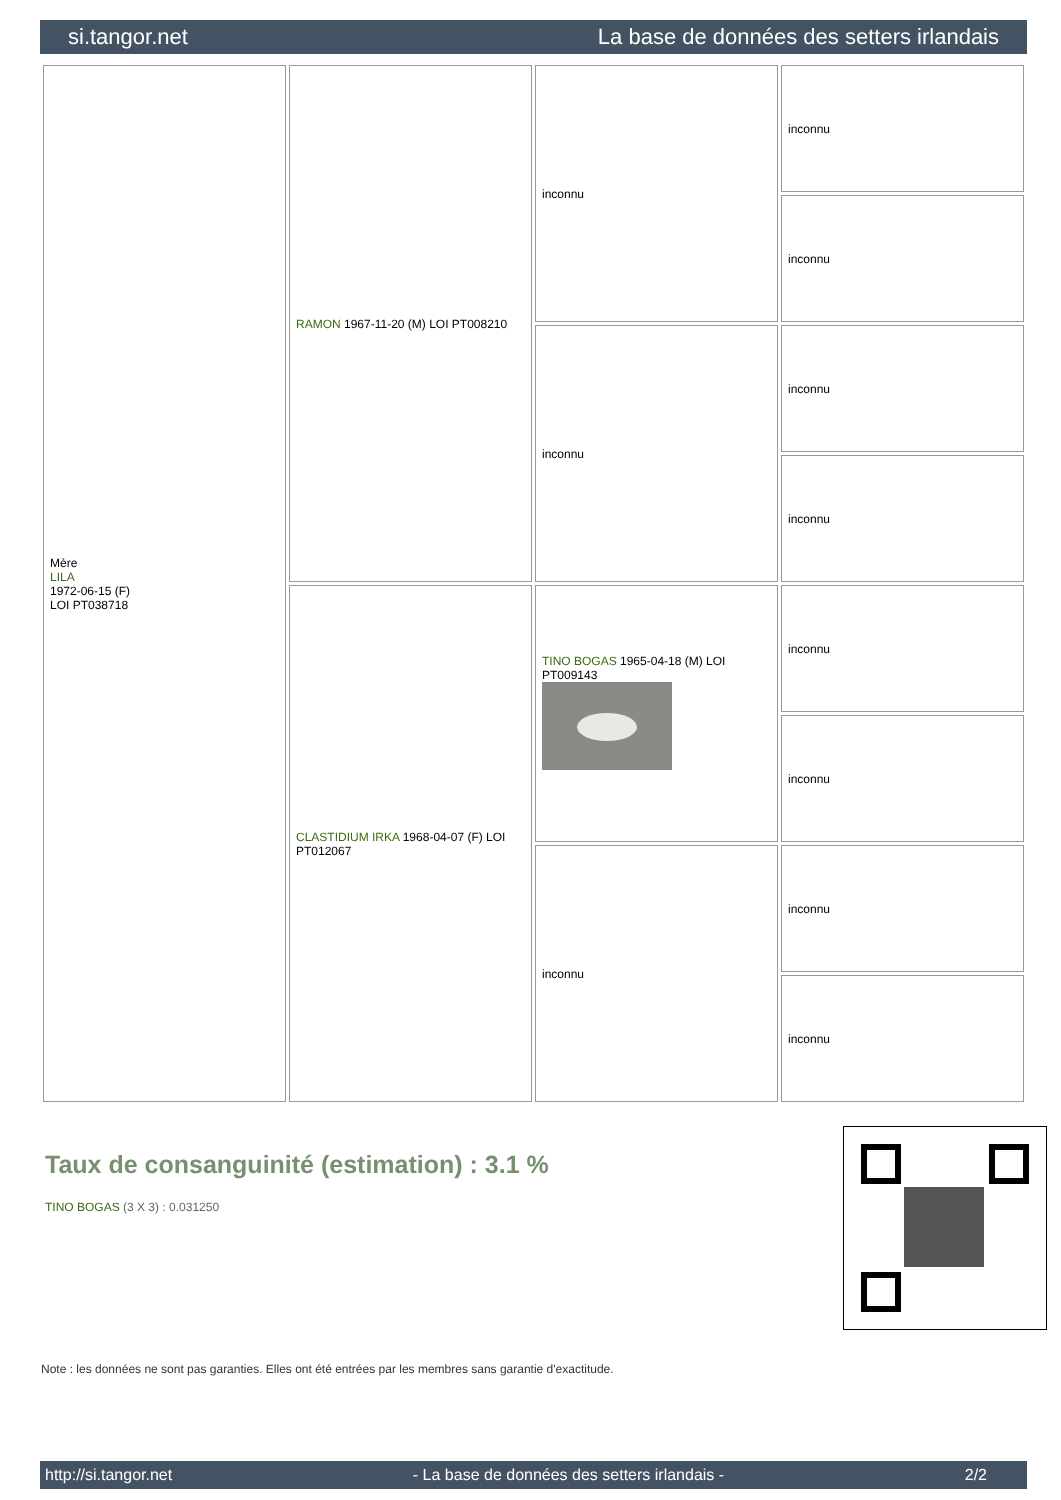si.tangor.net La base de données des setters irlandais
| Mère LILA 1972-06-15 (F) LOI PT038718 | RAMON 1967-11-20 (M) LOI PT008210 | inconnu | inconnu |
| | | | inconnu |
| | | inconnu | inconnu |
| | | | inconnu |
| | CLASTIDIUM IRKA 1968-04-07 (F) LOI PT012067 | TINO BOGAS 1965-04-18 (M) LOI PT009143 | inconnu |
| | | | inconnu |
| | | inconnu | inconnu |
| | | | inconnu |
Taux de consanguinité (estimation) : 3.1 %
TINO BOGAS (3 X 3) : 0.031250
Note : les données ne sont pas garanties. Elles ont été entrées par les membres sans garantie d'exactitude.
http://si.tangor.net - La base de données des setters irlandais - 2/2